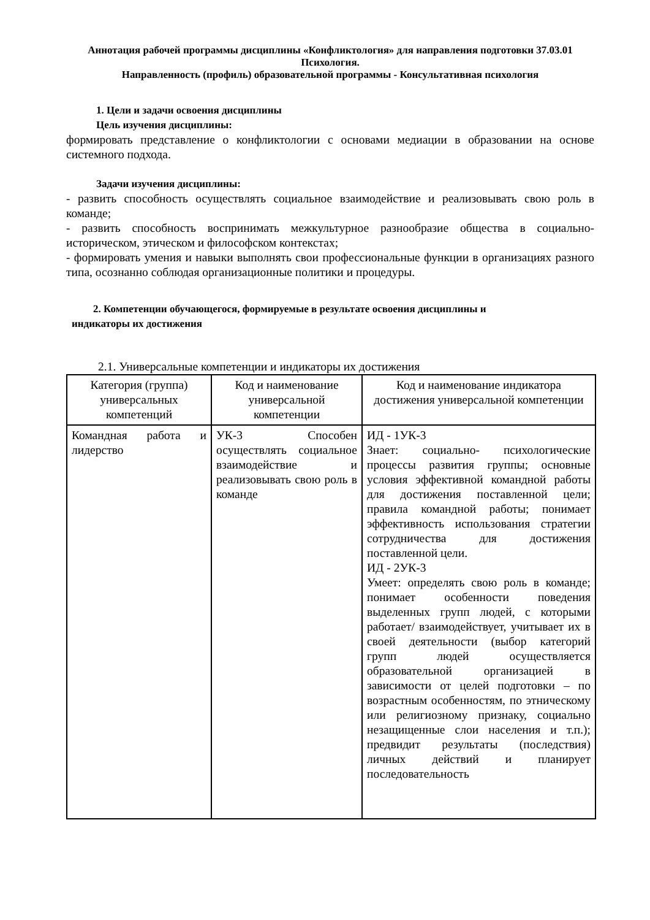Аннотация рабочей программы дисциплины «Конфликтология» для направления подготовки 37.03.01 Психология.
Направленность (профиль) образовательной программы - Консультативная психология
1. Цели и задачи освоения дисциплины
Цель изучения дисциплины:
формировать представление о конфликтологии с основами медиации в образовании на основе системного подхода.
Задачи изучения дисциплины:
- развить способность осуществлять социальное взаимодействие и реализовывать свою роль в команде;
- развить способность воспринимать межкультурное разнообразие общества в социально-историческом, этическом и философском контекстах;
- формировать умения и навыки выполнять свои профессиональные функции в организациях разного типа, осознанно соблюдая организационные политики и процедуры.
2. Компетенции обучающегося, формируемые в результате освоения дисциплины и
индикаторы их достижения
2.1. Универсальные компетенции и индикаторы их достижения
| Категория (группа) универсальных компетенций | Код и наименование универсальной компетенции | Код и наименование индикатора достижения универсальной компетенции |
| --- | --- | --- |
| Командная работа и лидерство | УК-3 Способен осуществлять социальное взаимодействие и реализовывать свою роль в команде | ИД - 1УК-3 Знает: социально- психологические процессы развития группы; основные условия эффективной командной работы для достижения поставленной цели; правила командной работы; понимает эффективность использования стратегии сотрудничества для достижения поставленной цели. ИД - 2УК-3 Умеет: определять свою роль в команде; понимает особенности поведения выделенных групп людей, с которыми работает/ взаимодействует, учитывает их в своей деятельности (выбор категорий групп людей осуществляется образовательной организацией в зависимости от целей подготовки – по возрастным особенностям, по этническому или религиозному признаку, социально незащищенные слои населения и т.п.); предвидит результаты (последствия) личных действий и планирует последовательность |